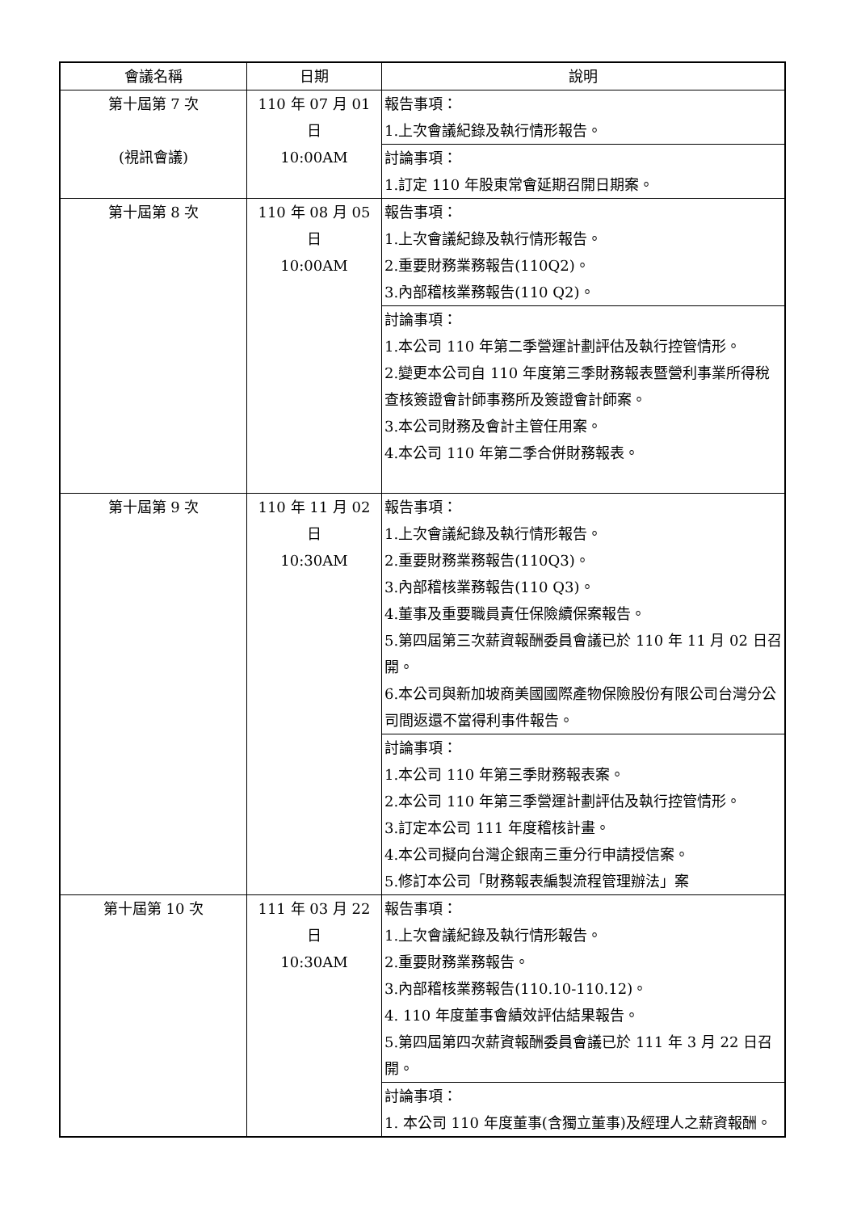| 會議名稱 | 日期 | 說明 |
| --- | --- | --- |
| 第十屆第 7 次 (視訊會議) | 110 年 07 月 01 日 10:00AM | 報告事項： 1.上次會議紀錄及執行情形報告。 |
| | | 討論事項： 1.訂定 110 年股東常會延期召開日期案。 |
| 第十屆第 8 次 | 110 年 08 月 05 日 10:00AM | 報告事項： 1.上次會議紀錄及執行情形報告。 2.重要財務業務報告(110Q2)。 3.內部稽核業務報告(110 Q2)。 |
| | | 討論事項： 1.本公司 110 年第二季營運計劃評估及執行控管情形。 2.變更本公司自 110 年度第三季財務報表暨營利事業所得稅查核簽證會計師事務所及簽證會計師案。 3.本公司財務及會計主管任用案。 4.本公司 110 年第二季合併財務報表。 |
| 第十屆第 9 次 | 110 年 11 月 02 日 10:30AM | 報告事項： 1.上次會議紀錄及執行情形報告。 2.重要財務業務報告(110Q3)。 3.內部稽核業務報告(110 Q3)。 4.董事及重要職員責任保險續保案報告。 5.第四屆第三次薪資報酬委員會議已於 110 年 11 月 02 日召開。 6.本公司與新加坡商美國國際產物保險股份有限公司台灣分公司間返還不當得利事件報告。 |
| | | 討論事項： 1.本公司 110 年第三季財務報表案。 2.本公司 110 年第三季營運計劃評估及執行控管情形。 3.訂定本公司 111 年度稽核計畫。 4.本公司擬向台灣企銀南三重分行申請授信案。 5.修訂本公司「財務報表編製流程管理辦法」案 |
| 第十屆第 10 次 | 111 年 03 月 22 日 10:30AM | 報告事項： 1.上次會議紀錄及執行情形報告。 2.重要財務業務報告。 3.內部稽核業務報告(110.10-110.12)。 4. 110 年度董事會績效評估結果報告。 5.第四屆第四次薪資報酬委員會議已於 111 年 3 月 22 日召開。 |
| | | 討論事項： 1. 本公司 110 年度董事(含獨立董事)及經理人之薪資報酬。 |